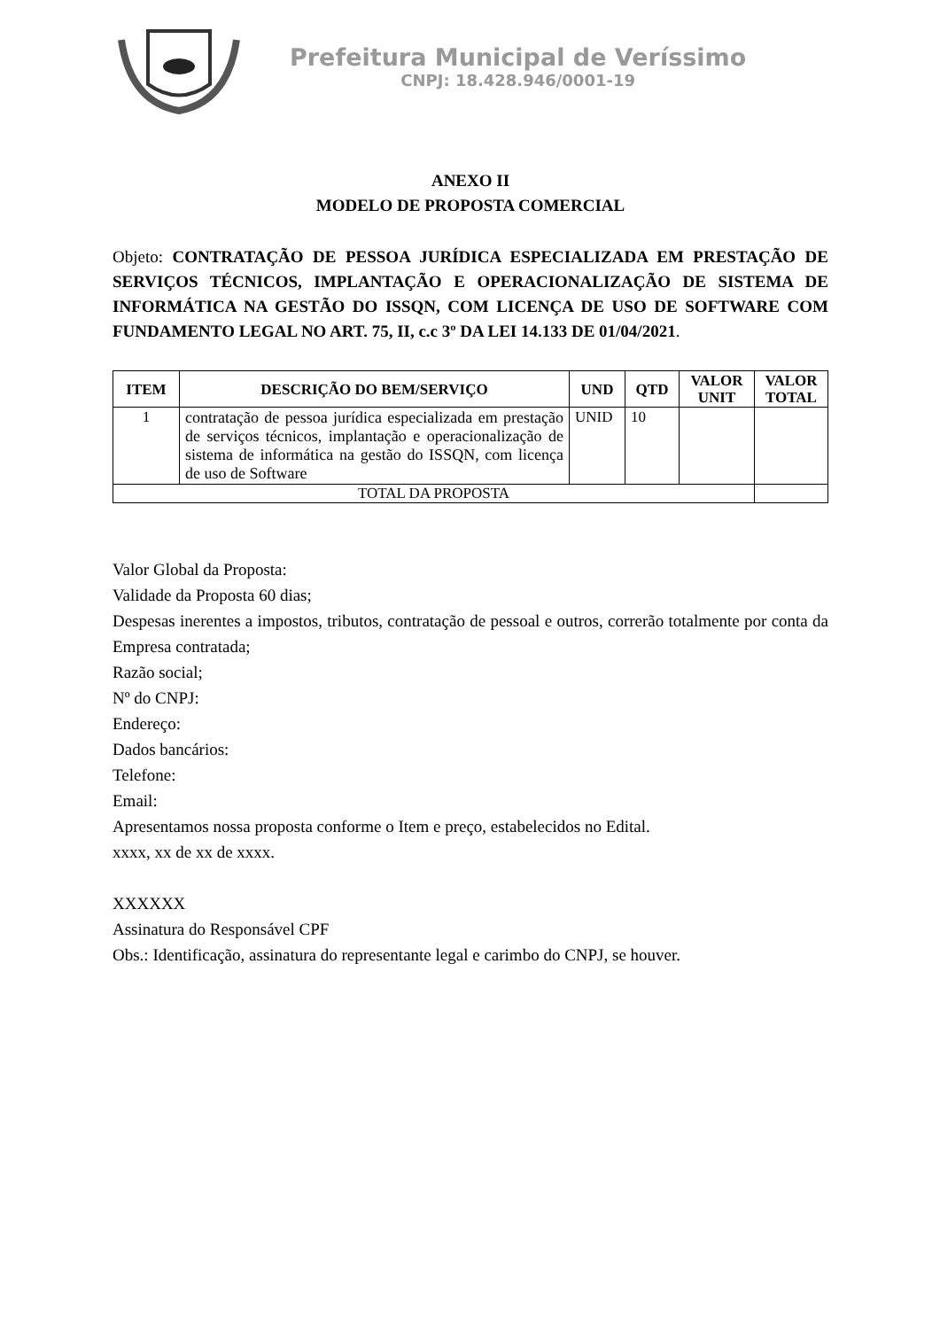Prefeitura Municipal de Veríssimo
CNPJ: 18.428.946/0001-19
ANEXO II
MODELO DE PROPOSTA COMERCIAL
Objeto: CONTRATAÇÃO DE PESSOA JURÍDICA ESPECIALIZADA EM PRESTAÇÃO DE SERVIÇOS TÉCNICOS, IMPLANTAÇÃO E OPERACIONALIZAÇÃO DE SISTEMA DE INFORMÁTICA NA GESTÃO DO ISSQN, COM LICENÇA DE USO DE SOFTWARE COM FUNDAMENTO LEGAL NO ART. 75, II, c.c 3º DA LEI 14.133 DE 01/04/2021.
| ITEM | DESCRIÇÃO DO BEM/SERVIÇO | UND | QTD | VALOR UNIT | VALOR TOTAL |
| --- | --- | --- | --- | --- | --- |
| 1 | contratação de pessoa jurídica especializada em prestação de serviços técnicos, implantação e operacionalização de sistema de informática na gestão do ISSQN, com licença de uso de Software | UNID | 10 | | |
| TOTAL DA PROPOSTA | | | | | |
Valor Global da Proposta:
Validade da Proposta 60 dias;
Despesas inerentes a impostos, tributos, contratação de pessoal e outros, correrão totalmente por conta da Empresa contratada;
Razão social;
Nº do CNPJ:
Endereço:
Dados bancários:
Telefone:
Email:
Apresentamos nossa proposta conforme o Item e preço, estabelecidos no Edital.
xxxx, xx de xx de xxxx.
XXXXXX
Assinatura do Responsável CPF
Obs.: Identificação, assinatura do representante legal e carimbo do CNPJ, se houver.